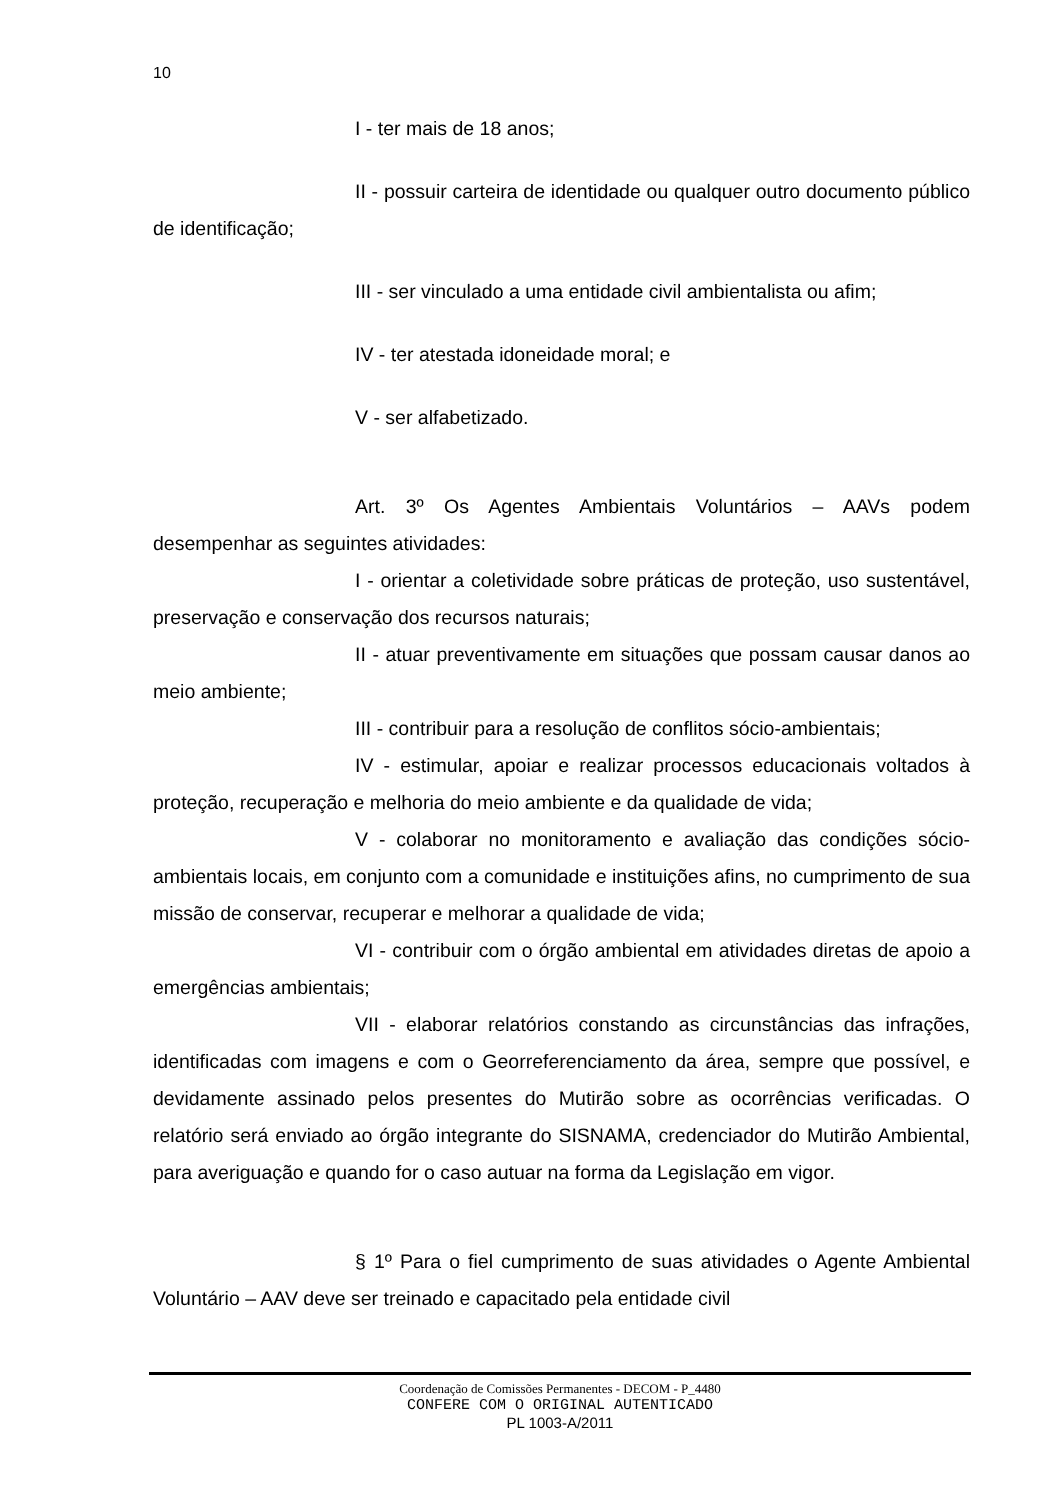10
I - ter mais de 18 anos;
II - possuir carteira de identidade ou qualquer outro documento público de identificação;
III - ser vinculado a uma entidade civil ambientalista ou afim;
IV - ter atestada idoneidade moral; e
V - ser alfabetizado.
Art. 3º Os Agentes Ambientais Voluntários – AAVs podem desempenhar as seguintes atividades:
I - orientar a coletividade sobre práticas de proteção, uso sustentável, preservação e conservação dos recursos naturais;
II - atuar preventivamente em situações que possam causar danos ao meio ambiente;
III - contribuir para a resolução de conflitos sócio-ambientais;
IV - estimular, apoiar e realizar processos educacionais voltados à proteção, recuperação e melhoria do meio ambiente e da qualidade de vida;
V - colaborar no monitoramento e avaliação das condições sócio-ambientais locais, em conjunto com a comunidade e instituições afins, no cumprimento de sua missão de conservar, recuperar e melhorar a qualidade de vida;
VI - contribuir com o órgão ambiental em atividades diretas de apoio a emergências ambientais;
VII - elaborar relatórios constando as circunstâncias das infrações, identificadas com imagens e com o Georreferenciamento da área, sempre que possível, e devidamente assinado pelos presentes do Mutirão sobre as ocorrências verificadas. O relatório será enviado ao órgão integrante do SISNAMA, credenciador do Mutirão Ambiental, para averiguação e quando for o caso autuar na forma da Legislação em vigor.
§ 1º Para o fiel cumprimento de suas atividades o Agente Ambiental Voluntário – AAV deve ser treinado e capacitado pela entidade civil
Coordenação de Comissões Permanentes - DECOM - P_4480
CONFERE COM O ORIGINAL AUTENTICADO
PL 1003-A/2011